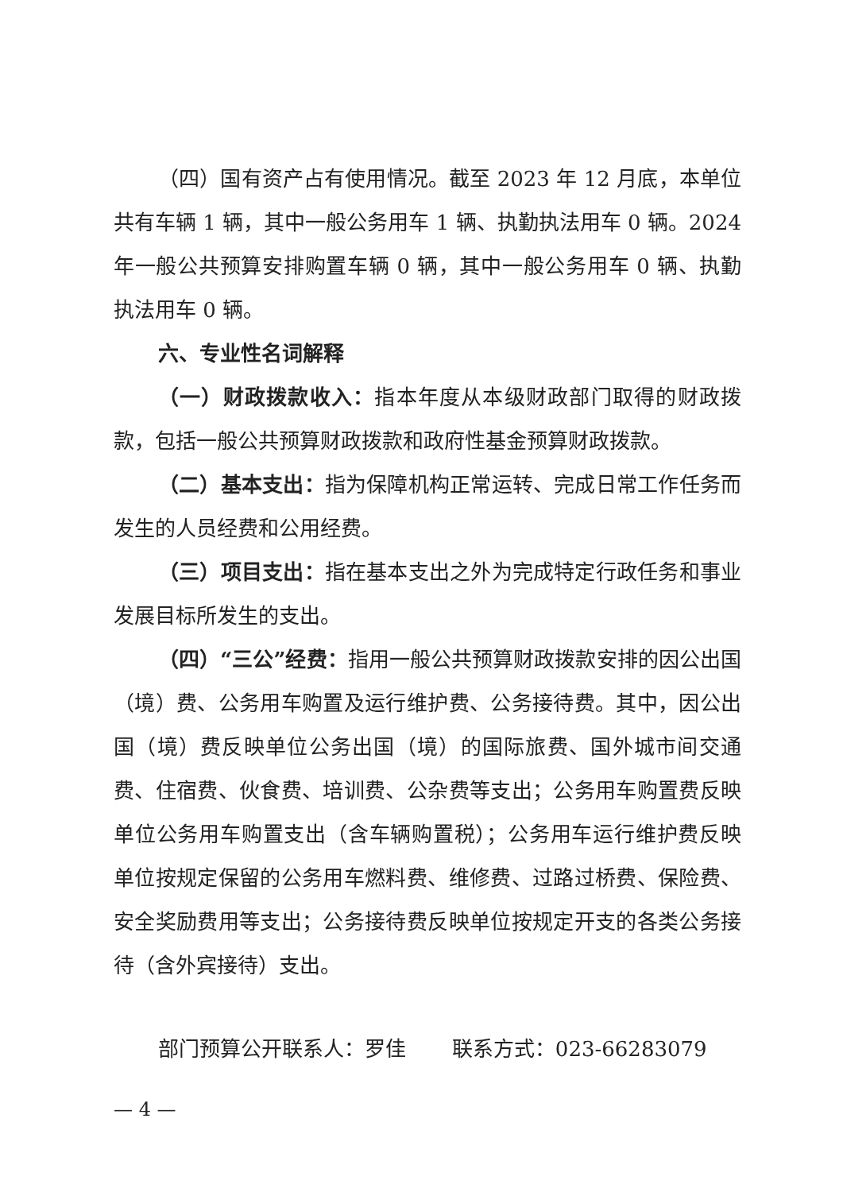（四）国有资产占有使用情况。截至 2023 年 12 月底，本单位共有车辆 1 辆，其中一般公务用车 1 辆、执勤执法用车 0 辆。2024 年一般公共预算安排购置车辆 0 辆，其中一般公务用车 0 辆、执勤执法用车 0 辆。
六、专业性名词解释
（一）财政拨款收入：指本年度从本级财政部门取得的财政拨款，包括一般公共预算财政拨款和政府性基金预算财政拨款。
（二）基本支出：指为保障机构正常运转、完成日常工作任务而发生的人员经费和公用经费。
（三）项目支出：指在基本支出之外为完成特定行政任务和事业发展目标所发生的支出。
（四）“三公”经费：指用一般公共预算财政拨款安排的因公出国（境）费、公务用车购置及运行维护费、公务接待费。其中，因公出国（境）费反映单位公务出国（境）的国际旅费、国外城市间交通费、住宿费、伙食费、培训费、公杂费等支出；公务用车购置费反映单位公务用车购置支出（含车辆购置税）；公务用车运行维护费反映单位按规定保留的公务用车燃料费、维修费、过路过桥费、保险费、安全奖励费用等支出；公务接待费反映单位按规定开支的各类公务接待（含外宾接待）支出。
部门预算公开联系人：罗佳 联系方式：023-66283079
— 4 —